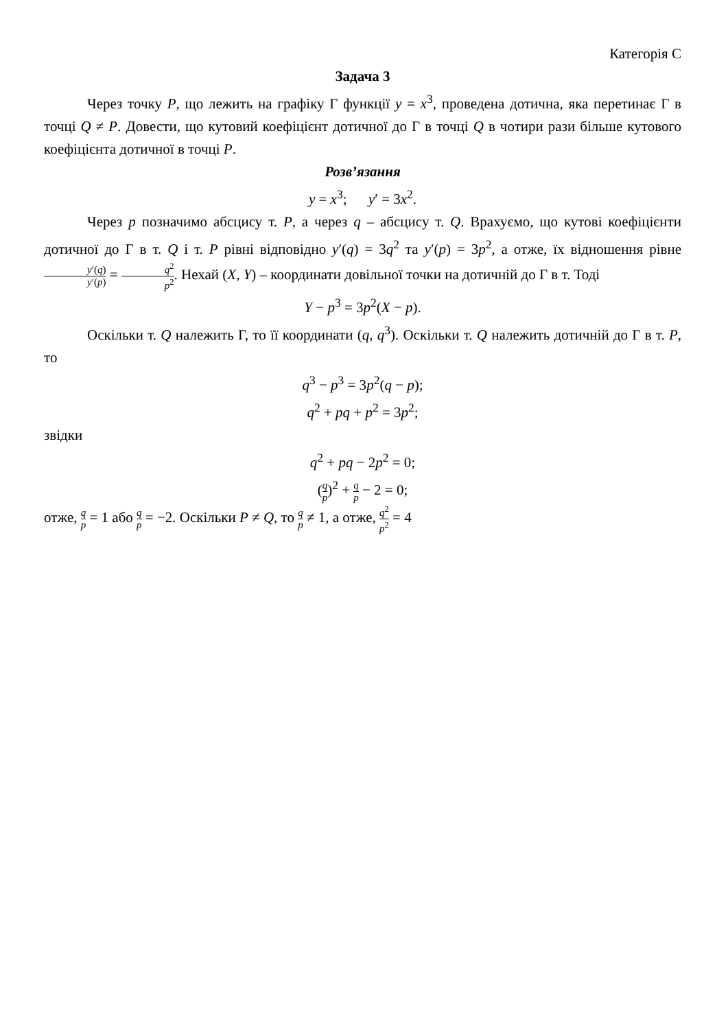Категорія С
Задача 3
Через точку P, що лежить на графіку Г функції y = x<sup>3</sup>, проведена дотична, яка перетинає Г в точці Q ≠ P. Довести, що кутовий коефіцієнт дотичної до Г в точці Q в чотири рази більше кутового коефіцієнта дотичної в точці P.
Розв’язання
y = x<sup>3</sup>; y′ = 3x<sup>2</sup>.
Через p позначимо абсцису т. P, а через q – абсцису т. Q. Врахуємо, що кутові коефіцієнти дотичної до Г в т. Q і т. P рівні відповідно y′(q) = 3q<sup>2</sup> та y′(p) = 3p<sup>2</sup>, а отже, їх відношення рівне y′(q) y′(p) = q<sup>2</sup> p<sup>2</sup>. Нехай (X, Y) – координати довільної точки на дотичній до Г в т. Тоді
Y − p<sup>3</sup> = 3p<sup>2</sup>(X − p).
Оскільки т. Q належить Г, то її координати (q, q<sup>3</sup>). Оскільки т. Q належить дотичній до Г в т. P, то
q<sup>3</sup> − p<sup>3</sup> = 3p<sup>2</sup>(q − p);
q<sup>2</sup> + pq + p<sup>2</sup> = 3p<sup>2</sup>;
звідки
q<sup>2</sup> + pq − 2p<sup>2</sup> = 0;
(q p)<sup>2</sup> + q p − 2 = 0;
отже, q p = 1 або q p = −2. Оскільки P ≠ Q, то q p ≠ 1, а отже, q<sup>2</sup> p<sup>2</sup> = 4